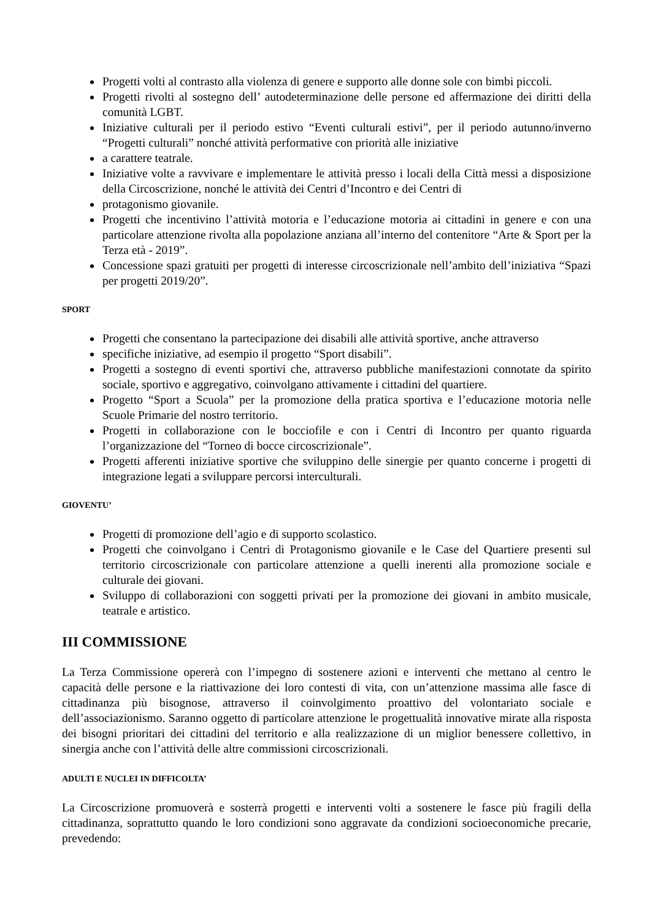Progetti volti al contrasto alla violenza di genere e supporto alle donne sole con bimbi piccoli.
Progetti rivolti al sostegno dell’ autodeterminazione delle persone ed affermazione dei diritti della comunità LGBT.
Iniziative culturali per il periodo estivo “Eventi culturali estivi”, per il periodo autunno/inverno “Progetti culturali” nonché attività performative con priorità alle iniziative
a carattere teatrale.
Iniziative volte a ravvivare e implementare le attività presso i locali della Città messi a disposizione della Circoscrizione, nonché le attività dei Centri d’Incontro e dei Centri di
protagonismo giovanile.
Progetti che incentivino l’attività motoria e l’educazione motoria ai cittadini in genere e con una particolare attenzione rivolta alla popolazione anziana all’interno del contenitore “Arte & Sport per la Terza età - 2019”.
Concessione spazi gratuiti per progetti di interesse circoscrizionale nell’ambito dell’iniziativa “Spazi per progetti 2019/20”.
SPORT
Progetti che consentano la partecipazione dei disabili alle attività sportive, anche attraverso
specifiche iniziative, ad esempio il progetto “Sport disabili”.
Progetti a sostegno di eventi sportivi che, attraverso pubbliche manifestazioni connotate da spirito sociale, sportivo e aggregativo, coinvolgano attivamente i cittadini del quartiere.
Progetto “Sport a Scuola” per la promozione della pratica sportiva e l’educazione motoria nelle Scuole Primarie del nostro territorio.
Progetti in collaborazione con le bocciofile e con i Centri di Incontro per quanto riguarda l’organizzazione del “Torneo di bocce circoscrizionale”.
Progetti afferenti iniziative sportive che sviluppino delle sinergie per quanto concerne i progetti di integrazione legati a sviluppare percorsi interculturali.
GIOVENTU’
Progetti di promozione dell’agio e di supporto scolastico.
Progetti che coinvolgano i Centri di Protagonismo giovanile e le Case del Quartiere presenti sul territorio circoscrizionale con particolare attenzione a quelli inerenti alla promozione sociale e culturale dei giovani.
Sviluppo di collaborazioni con soggetti privati per la promozione dei giovani in ambito musicale, teatrale e artistico.
III COMMISSIONE
La Terza Commissione opererà con l’impegno di sostenere azioni e interventi che mettano al centro le capacità delle persone e la riattivazione dei loro contesti di vita, con un’attenzione massima alle fasce di cittadinanza più bisognose, attraverso il coinvolgimento proattivo del volontariato sociale e dell’associazionismo. Saranno oggetto di particolare attenzione le progettualità innovative mirate alla risposta dei bisogni prioritari dei cittadini del territorio e alla realizzazione di un miglior benessere collettivo, in sinergia anche con l’attività delle altre commissioni circoscrizionali.
ADULTI E NUCLEI IN DIFFICOLTA’
La Circoscrizione promuoverà e sosterrà progetti e interventi volti a sostenere le fasce più fragili della cittadinanza, soprattutto quando le loro condizioni sono aggravate da condizioni socioeconomiche precarie, prevedendo: